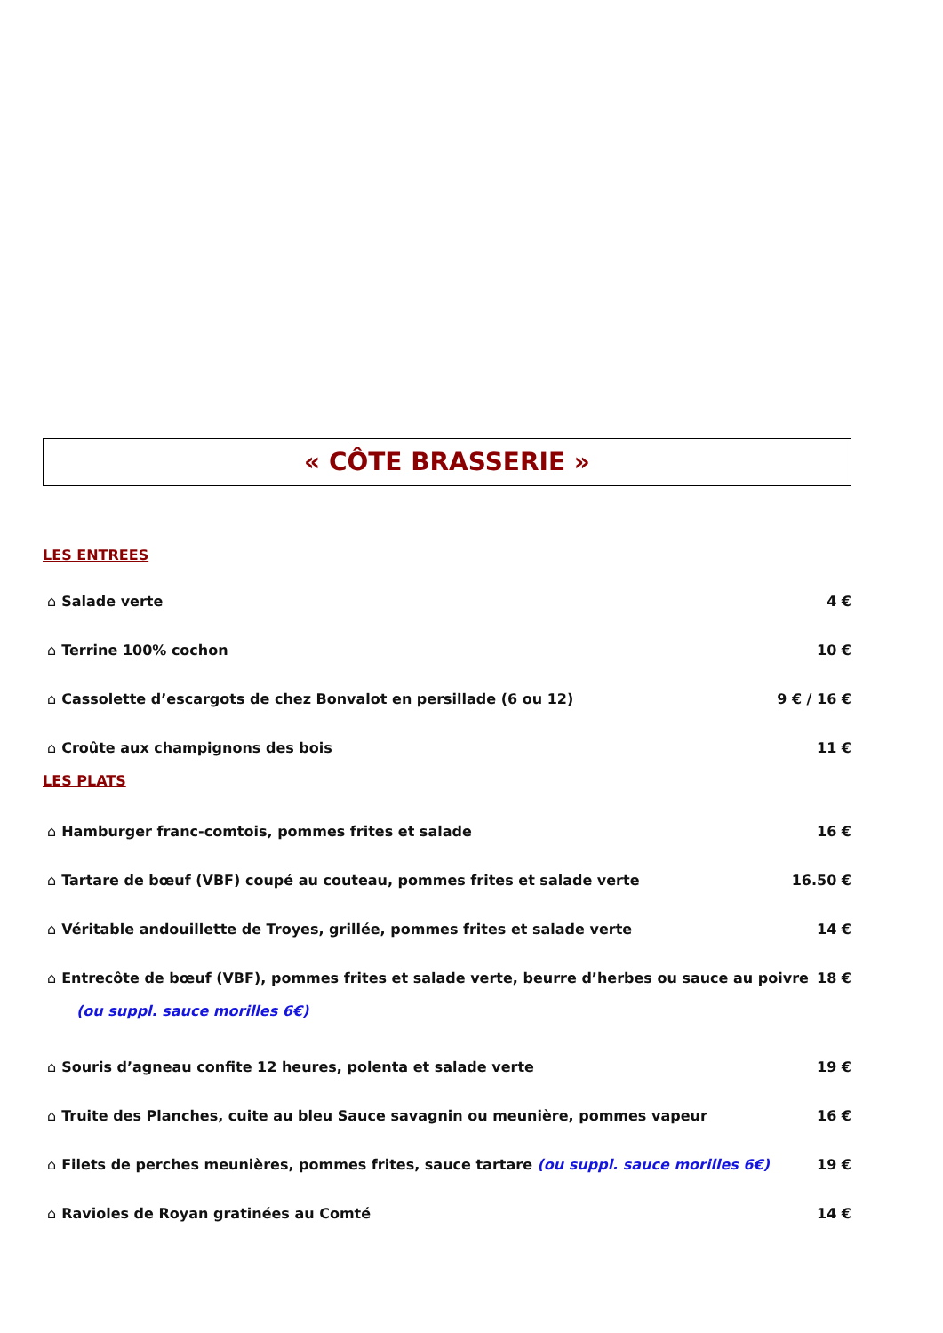« CÔTE BRASSERIE »
LES ENTREES
⌂ Salade verte 4 €
⌂ Terrine 100% cochon 10 €
⌂ Cassolette d’escargots de chez Bonvalot en persillade (6 ou 12)
9 € / 16 €
⌂ Croûte aux champignons des bois
11 €
LES PLATS
⌂ Hamburger franc-comtois, pommes frites et salade
16 €
⌂ Tartare de bœuf (VBF) coupé au couteau, pommes frites et salade verte
16.50 €
⌂ Véritable andouillette de Troyes, grillée, pommes frites et salade verte
14 €
⌂ Entrecôte de bœuf (VBF), pommes frites et salade verte, beurre d’herbes ou sauce au poivre
18 €
(ou suppl. sauce morilles 6€)
⌂ Souris d’agneau confite 12 heures, polenta et salade verte
19 €
⌂ Truite des Planches, cuite au bleu Sauce savagnin ou meunière, pommes vapeur
16 €
⌂ Filets de perches meunières, pommes frites, sauce tartare (ou suppl. sauce morilles 6€)
19 €
⌂ Ravioles de Royan gratinées au Comté
14 €